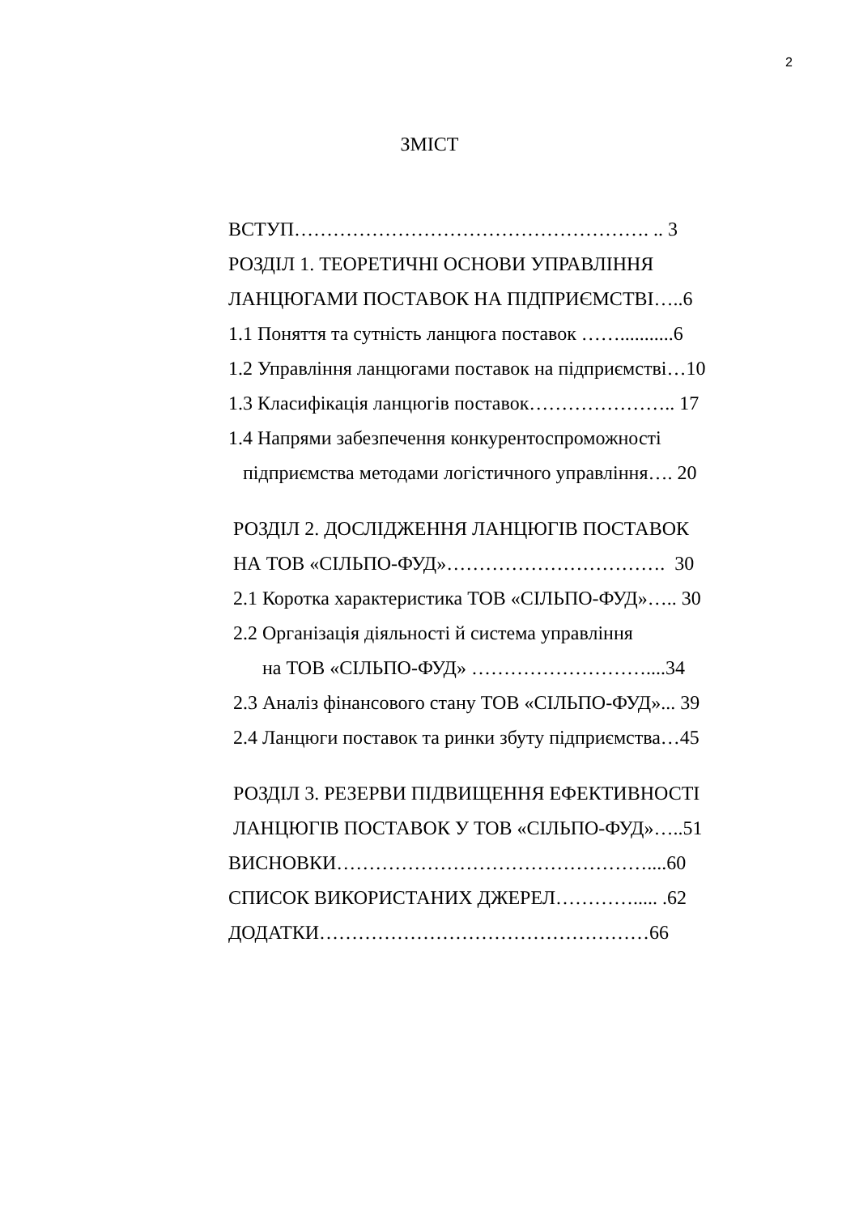2
ЗМІСТ
ВСТУП………………………………………………. .. 3
РОЗДІЛ 1. ТЕОРЕТИЧНІ ОСНОВИ УПРАВЛІННЯ
ЛАНЦЮГАМИ ПОСТАВОК НА ПІДПРИЄМСТВІ…..6
1.1 Поняття та сутність ланцюга поставок ……...........6
1.2 Управління ланцюгами поставок на підприємстві…10
1.3 Класифікація ланцюгів поставок………………….. 17
1.4 Напрями забезпечення конкурентоспроможності
підприємства методами логістичного управління…. 20
РОЗДІЛ 2. ДОСЛІДЖЕННЯ ЛАНЦЮГІВ ПОСТАВОК
НА ТОВ «СІЛЬПО-ФУД»……………………………. 30
2.1 Коротка характеристика ТОВ «СІЛЬПО-ФУД»….. 30
2.2 Організація діяльності й система управління
на ТОВ «СІЛЬПО-ФУД» ………………………....34
2.3 Аналіз фінансового стану ТОВ «СІЛЬПО-ФУД»... 39
2.4 Ланцюги поставок та ринки збуту підприємства…45
РОЗДІЛ 3. РЕЗЕРВИ ПІДВИЩЕННЯ ЕФЕКТИВНОСТІ
ЛАНЦЮГІВ ПОСТАВОК У ТОВ «СІЛЬПО-ФУД»…..51
ВИСНОВКИ…………………………………………....60
СПИСОК ВИКОРИСТАНИХ ДЖЕРЕЛ…………..... .62
ДОДАТКИ……………………………………………66